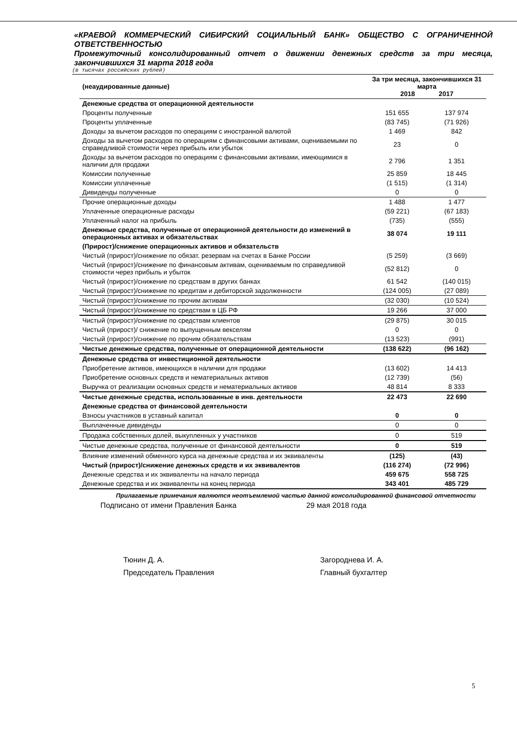«КРАЕВОЙ КОММЕРЧЕСКИЙ СИБИРСКИЙ СОЦИАЛЬНЫЙ БАНК» ОБЩЕСТВО С ОГРАНИЧЕННОЙ ОТВЕТСТВЕННОСТЬЮ
Промежуточный консолидированный отчет о движении денежных средств за три месяца, закончившихся 31 марта 2018 года
(в тысячах российских рублей)
| (неаудированные данные) | За три месяца, закончившихся 31 марта 2018 2017 | |
| --- | --- | --- |
| Денежные средства от операционной деятельности | | |
| Проценты полученные | 151 655 | 137 974 |
| Проценты уплаченные | (83 745) | (71 926) |
| Доходы за вычетом расходов по операциям с иностранной валютой | 1 469 | 842 |
| Доходы за вычетом расходов по операциям с финансовыми активами, оцениваемыми по справедливой стоимости через прибыль или убыток | 23 | 0 |
| Доходы за вычетом расходов по операциям с финансовыми активами, имеющимися в наличии для продажи | 2 796 | 1 351 |
| Комиссии полученные | 25 859 | 18 445 |
| Комиссии уплаченные | (1 515) | (1 314) |
| Дивиденды полученные | 0 | 0 |
| Прочие операционные доходы | 1 488 | 1 477 |
| Уплаченные операционные расходы | (59 221) | (67 183) |
| Уплаченный налог на прибыль | (735) | (555) |
| Денежные средства, полученные от операционной деятельности до изменений в операционных активах и обязательствах | 38 074 | 19 111 |
| (Прирост)/снижение операционных активов и обязательств | | |
| Чистый (прирост)/снижение по обязат. резервам на счетах в Банке России | (5 259) | (3 669) |
| Чистый (прирост)/снижение по финансовым активам, оцениваемым по справедливой стоимости через прибыль и убыток | (52 812) | 0 |
| Чистый (прирост)/снижение по средствам в других банках | 61 542 | (140 015) |
| Чистый (прирост)/снижение по кредитам и дебиторской задолженности | (124 005) | (27 089) |
| Чистый (прирост)/снижение по прочим активам | (32 030) | (10 524) |
| Чистый (прирост)/снижение по средствам в ЦБ РФ | 19 266 | 37 000 |
| Чистый (прирост)/снижение по средствам клиентов | (29 875) | 30 015 |
| Чистый (прирост)/ снижение по выпущенным векселям | 0 | 0 |
| Чистый (прирост)/снижение по прочим обязательствам | (13 523) | (991) |
| Чистые денежные средства, полученные от операционной деятельности | (138 622) | (96 162) |
| Денежные средства от инвестиционной деятельности | | |
| Приобретение активов, имеющихся в наличии для продажи | (13 602) | 14 413 |
| Приобретение основных средств и нематериальных активов | (12 739) | (56) |
| Выручка от реализации основных средств и нематериальных активов | 48 814 | 8 333 |
| Чистые денежные средства, использованные в инв. деятельности | 22 473 | 22 690 |
| Денежные средства от финансовой деятельности | | |
| Взносы участников в уставный капитал | 0 | 0 |
| Выплаченные дивиденды | 0 | 0 |
| Продажа собственных долей, выкупленных у участников | 0 | 519 |
| Чистые денежные средства, полученные от финансовой деятельности | 0 | 519 |
| Влияние изменений обменного курса на денежные средства и их эквиваленты | (125) | (43) |
| Чистый (прирост)/снижение денежных средств и их эквивалентов | (116 274) | (72 996) |
| Денежные средства и их эквиваленты на начало периода | 459 675 | 558 725 |
| Денежные средства и их эквиваленты на конец периода | 343 401 | 485 729 |
Прилагаемые примечания являются неотъемлемой частью данной консолидированной финансовой отчетности
Подписано от имени Правления Банка 29 мая 2018 года
Тюнин Д. А.
Председатель Правления
Загороднева И. А.
Главный бухгалтер
5